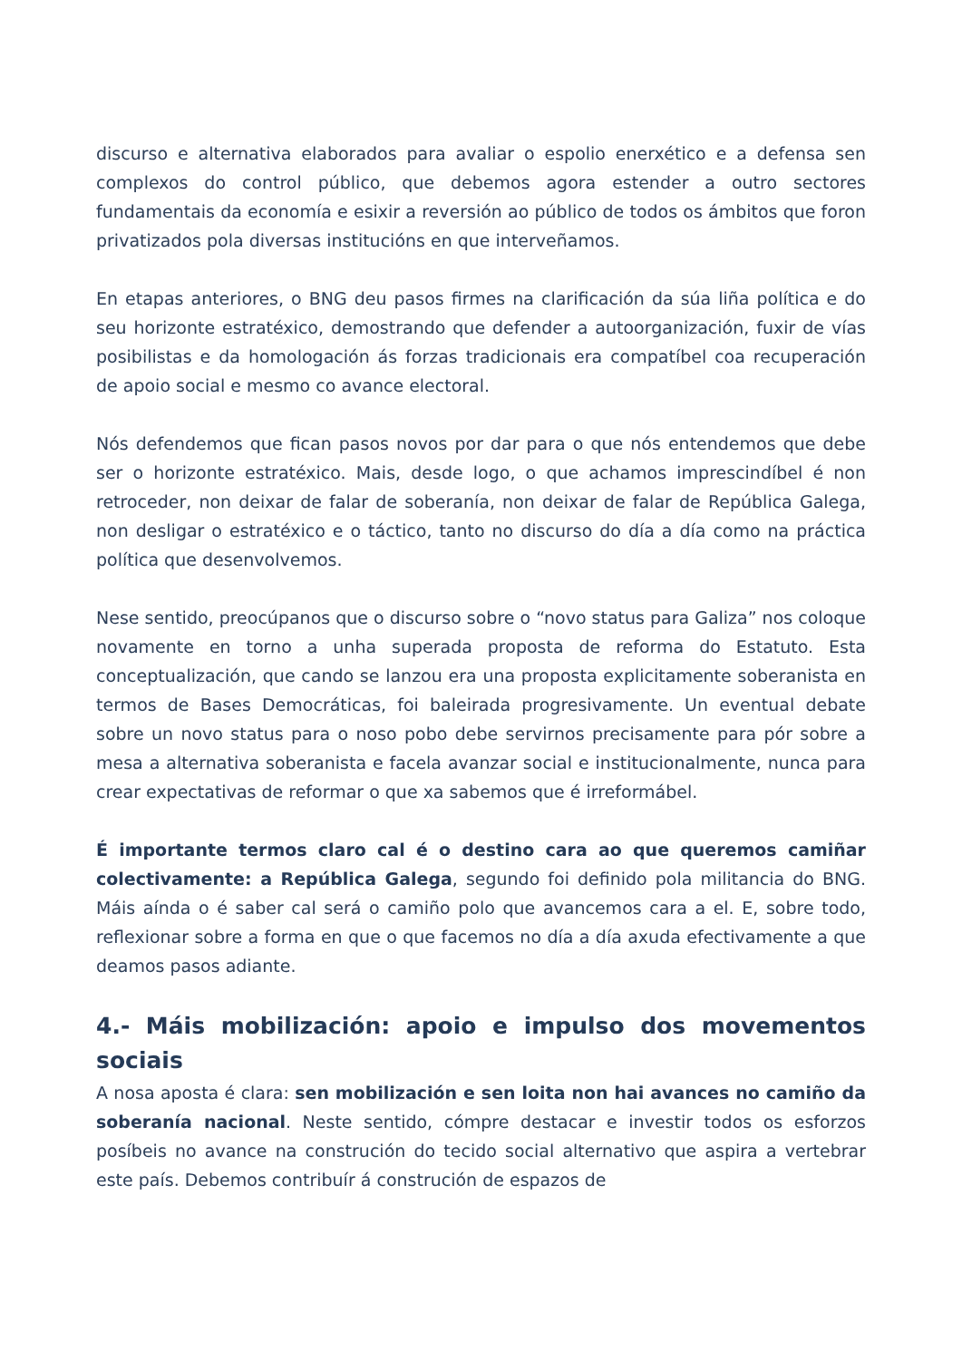discurso e alternativa elaborados para avaliar o espolio enerxético e a defensa sen complexos do control público, que debemos agora estender a outro sectores fundamentais da economía e esixir a reversión ao público de todos os ámbitos que foron privatizados pola diversas institucións en que interveñamos.
En etapas anteriores, o BNG deu pasos firmes na clarificación da súa liña política e do seu horizonte estratéxico, demostrando que defender a autoorganización, fuxir de vías posibilistas e da homologación ás forzas tradicionais era compatíbel coa recuperación de apoio social e mesmo co avance electoral.
Nós defendemos que fican pasos novos por dar para o que nós entendemos que debe ser o horizonte estratéxico. Mais, desde logo, o que achamos imprescindíbel é non retroceder, non deixar de falar de soberanía, non deixar de falar de República Galega, non desligar o estratéxico e o táctico, tanto no discurso do día a día como na práctica política que desenvolvemos.
Nese sentido, preocúpanos que o discurso sobre o “novo status para Galiza” nos coloque novamente en torno a unha superada proposta de reforma do Estatuto. Esta conceptualización, que cando se lanzou era una proposta explicitamente soberanista en termos de Bases Democráticas, foi baleirada progresivamente. Un eventual debate sobre un novo status para o noso pobo debe servirnos precisamente para pór sobre a mesa a alternativa soberanista e facela avanzar social e institucionalmente, nunca para crear expectativas de reformar o que xa sabemos que é irreformábel.
É importante termos claro cal é o destino cara ao que queremos camiñar colectivamente: a República Galega, segundo foi definido pola militancia do BNG. Máis aínda o é saber cal será o camiño polo que avancemos cara a el. E, sobre todo, reflexionar sobre a forma en que o que facemos no día a día axuda efectivamente a que deamos pasos adiante.
4.- Máis mobilización: apoio e impulso dos movementos sociais
A nosa aposta é clara: sen mobilización e sen loita non hai avances no camiño da soberanía nacional. Neste sentido, cómpre destacar e investir todos os esforzos posíbeis no avance na construción do tecido social alternativo que aspira a vertebrar este país. Debemos contribuír á construción de espazos de